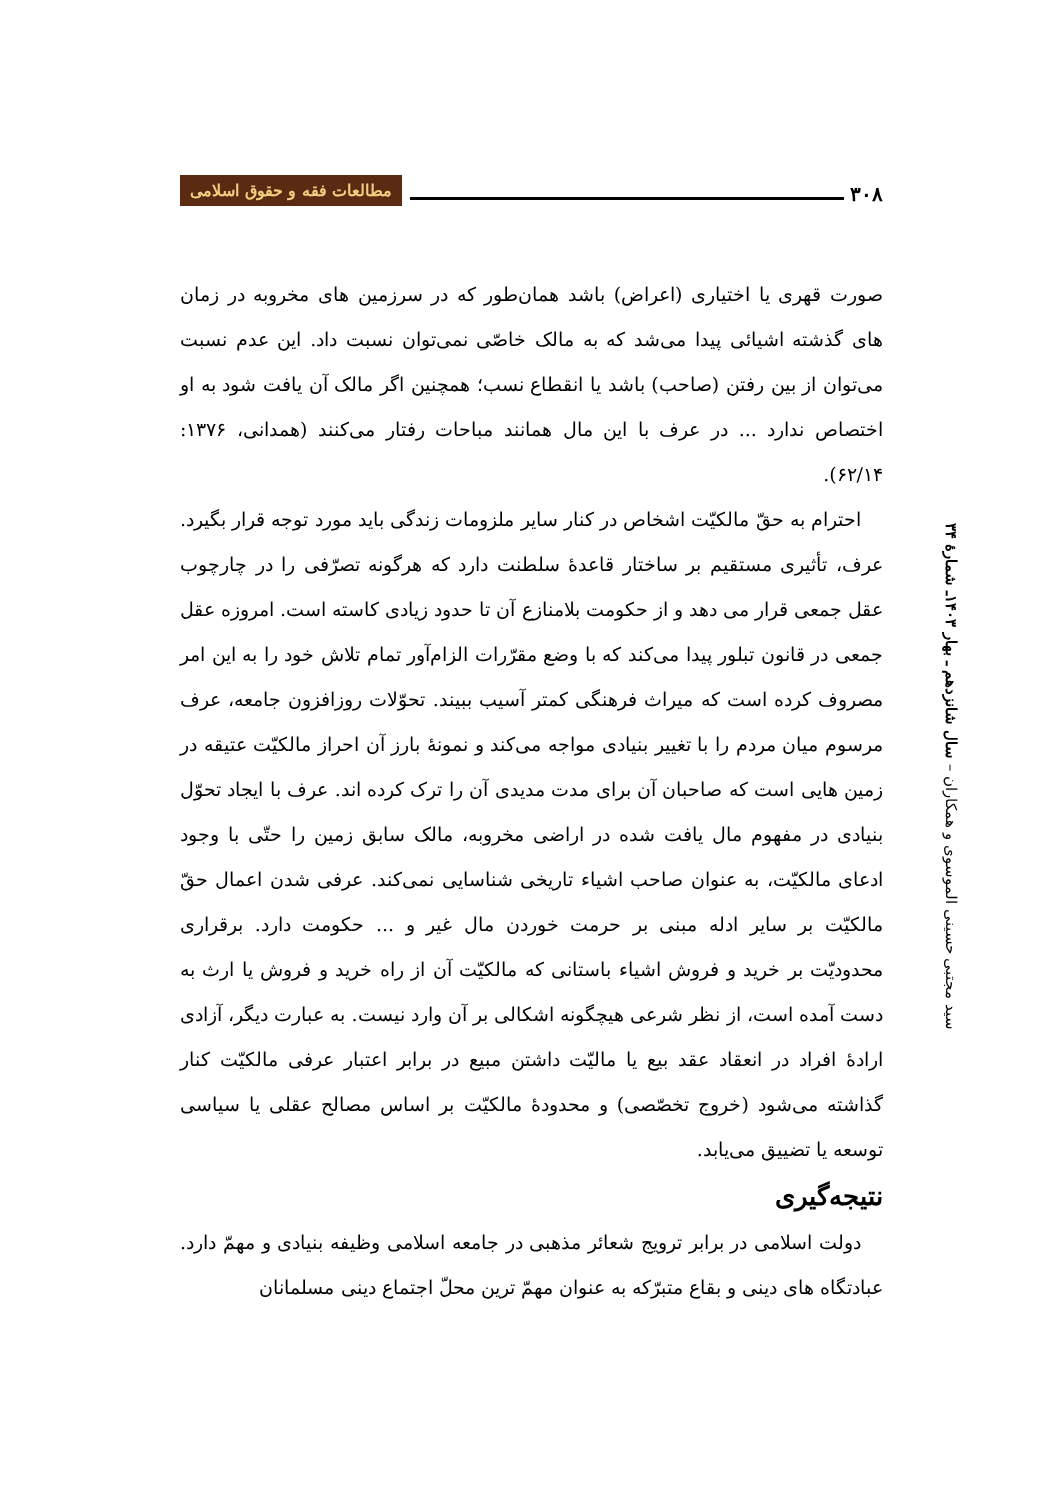۳۰۸ مطالعات فقه و حقوق اسلامی
سید مجتبی حسینی الموسوی و همکاران – سال شانزدهم ـ بهار ۱۴۰۳ـ شمارۀ ۳۴
صورت قهری یا اختیاری (اعراض) باشد همان‌طور که در سرزمین های مخروبه در زمان های گذشته اشیائی پیدا می‌شد که به مالک خاصّی نمی‌توان نسبت داد. این عدم نسبت می‌توان از بین رفتن (صاحب) باشد یا انقطاع نسب؛ همچنین اگر مالک آن یافت شود به او اختصاص ندارد ... در عرف با این مال همانند مباحات رفتار می‌کنند (همدانی، ۱۳۷۶: ۶۲/۱۴).
احترام به حقّ مالکیّت اشخاص در کنار سایر ملزومات زندگی باید مورد توجه قرار بگیرد. عرف، تأثیری مستقیم بر ساختار قاعدۀ سلطنت دارد که هرگونه تصرّفی را در چارچوب عقل جمعی قرار می دهد و از حکومت بلامنازع آن تا حدود زیادی کاسته است. امروزه عقل جمعی در قانون تبلور پیدا می‌کند که با وضع مقرّرات الزام‌آور تمام تلاش خود را به این امر مصروف کرده است که میراث فرهنگی کمتر آسیب ببیند. تحوّلات روزافزون جامعه، عرف مرسوم میان مردم را با تغییر بنیادی مواجه می‌کند و نمونۀ بارز آن احراز مالکیّت عتیقه در زمین هایی است که صاحبان آن برای مدت مدیدی آن را ترک کرده اند. عرف با ایجاد تحوّل بنیادی در مفهوم مال یافت شده در اراضی مخروبه، مالک سابق زمین را حتّی با وجود ادعای مالکیّت، به عنوان صاحب اشیاء تاریخی شناسایی نمی‌کند. عرفی شدن اعمال حقّ مالکیّت بر سایر ادله مبنی بر حرمت خوردن مال غیر و ... حکومت دارد. برقراری محدودیّت بر خرید و فروش اشیاء باستانی که مالکیّت آن از راه خرید و فروش یا ارث به دست آمده است، از نظر شرعی هیچگونه اشکالی بر آن وارد نیست. به عبارت دیگر، آزادی ارادۀ افراد در انعقاد عقد بیع یا مالیّت داشتن مبیع در برابر اعتبار عرفی مالکیّت کنار گذاشته می‌شود (خروج تخصّصی) و محدودۀ مالکیّت بر اساس مصالح عقلی یا سیاسی توسعه یا تضییق می‌یابد.
نتیجه‌گیری
دولت اسلامی در برابر ترویج شعائر مذهبی در جامعه اسلامی وظیفه بنیادی و مهمّ دارد. عبادتگاه های دینی و بقاع متبرّکه به عنوان مهمّ ترین محلّ اجتماع دینی مسلمانان